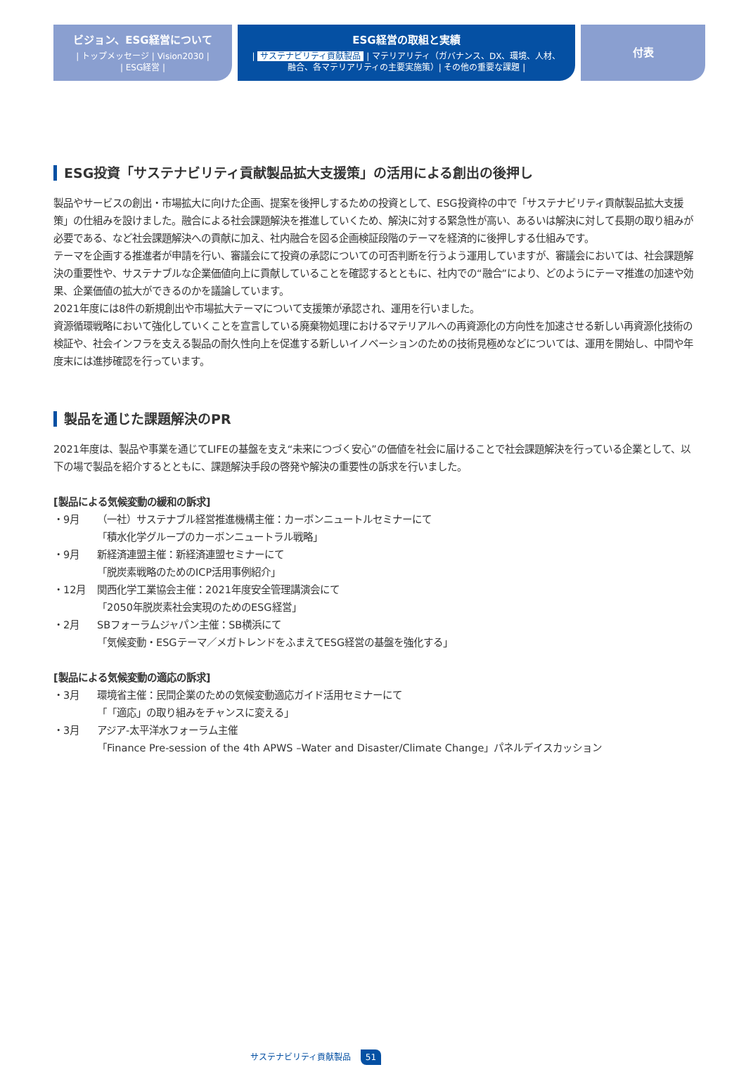ビジョン、ESG経営について
| トップメッセージ | Vision2030 |
| ESG経営 |
ESG経営の取組と実績
| サステナビリティ貢献製品 | マテリアリティ（ガバナンス、DX、環境、人材、
融合、各マテリアリティの主要実施策）| その他の重要な課題 |
付表
ESG投資「サステナビリティ貢献製品拡大支援策」の活用による創出の後押し
製品やサービスの創出・市場拡大に向けた企画、提案を後押しするための投資として、ESG投資枠の中で「サステナビリティ貢献製品拡大支援策」の仕組みを設けました。融合による社会課題解決を推進していくため、解決に対する緊急性が高い、あるいは解決に対して長期の取り組みが必要である、など社会課題解決への貢献に加え、社内融合を図る企画検証段階のテーマを経済的に後押しする仕組みです。
テーマを企画する推進者が申請を行い、審議会にて投資の承認についての可否判断を行うよう運用していますが、審議会においては、社会課題解決の重要性や、サステナブルな企業価値向上に貢献していることを確認するとともに、社内での“融合”により、どのようにテーマ推進の加速や効果、企業価値の拡大ができるのかを議論しています。
2021年度には8件の新規創出や市場拡大テーマについて支援策が承認され、運用を行いました。
資源循環戦略において強化していくことを宣言している廃棄物処理におけるマテリアルへの再資源化の方向性を加速させる新しい再資源化技術の検証や、社会インフラを支える製品の耐久性向上を促進する新しいイノベーションのための技術見極めなどについては、運用を開始し、中間や年度末には進捗確認を行っています。
製品を通じた課題解決のPR
2021年度は、製品や事業を通じてLIFEの基盤を支え“未来につづく安心”の価値を社会に届けることで社会課題解決を行っている企業として、以下の場で製品を紹介するとともに、課題解決手段の啓発や解決の重要性の訴求を行いました。
[製品による気候変動の緩和の訴求]
・9月 （一社）サステナブル経営推進機構主催：カーボンニュートルセミナーにて
「積水化学グループのカーボンニュートラル戦略」
・9月 新経済連盟主催：新経済連盟セミナーにて
「脱炭素戦略のためのICP活用事例紹介」
・12月 関西化学工業協会主催：2021年度安全管理講演会にて
「2050年脱炭素社会実現のためのESG経営」
・2月 SBフォーラムジャパン主催：SB横浜にて
「気候変動・ESGテーマ／メガトレンドをふまえてESG経営の基盤を強化する」
[製品による気候変動の適応の訴求]
・3月 環境省主催：民間企業のための気候変動適応ガイド活用セミナーにて
「「適応」の取り組みをチャンスに変える」
・3月 アジア-太平洋水フォーラム主催
「Finance Pre-session of the 4th APWS –Water and Disaster/Climate Change」パネルデイスカッション
サステナビリティ貢献製品 51